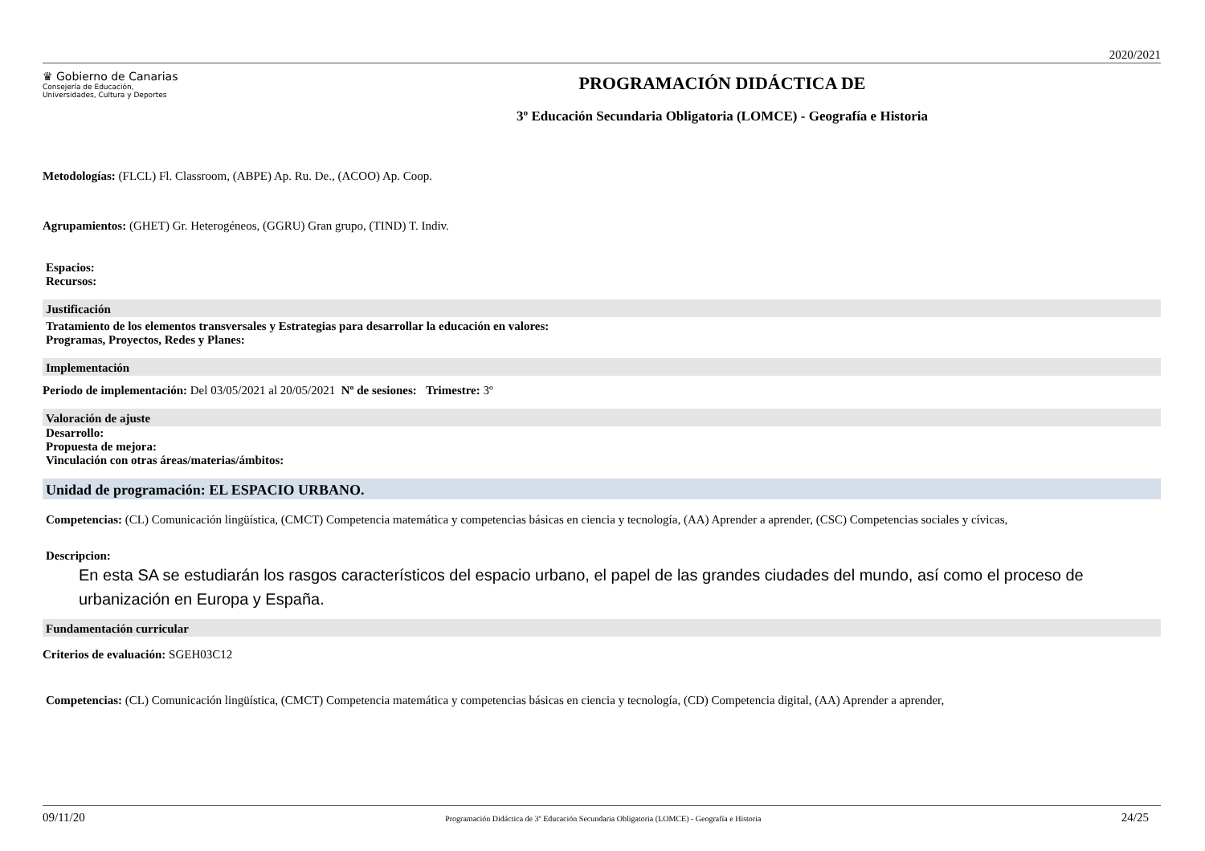2020/2021
♛ Gobierno de Canarias
Consejería de Educación,
Universidades, Cultura y Deportes
PROGRAMACIÓN DIDÁCTICA DE
3º Educación Secundaria Obligatoria (LOMCE) - Geografía e Historia
Metodologías: (FLCL) Fl. Classroom, (ABPE) Ap. Ru. De., (ACOO) Ap. Coop.
Agrupamientos: (GHET) Gr. Heterogéneos, (GGRU) Gran grupo, (TIND) T. Indiv.
Espacios:
Recursos:
Justificación
Tratamiento de los elementos transversales y Estrategias para desarrollar la educación en valores:
Programas, Proyectos, Redes y Planes:
Implementación
Periodo de implementación: Del 03/05/2021 al 20/05/2021 Nº de sesiones: Trimestre: 3º
Valoración de ajuste
Desarrollo:
Propuesta de mejora:
Vinculación con otras áreas/materias/ámbitos:
Unidad de programación: EL ESPACIO URBANO.
Competencias: (CL) Comunicación lingüística, (CMCT) Competencia matemática y competencias básicas en ciencia y tecnología, (AA) Aprender a aprender, (CSC) Competencias sociales y cívicas,
Descripcion:
En esta SA se estudiarán los rasgos característicos del espacio urbano, el papel de las grandes ciudades del mundo, así como el proceso de urbanización en Europa y España.
Fundamentación curricular
Criterios de evaluación: SGEH03C12
Competencias: (CL) Comunicación lingüística, (CMCT) Competencia matemática y competencias básicas en ciencia y tecnología, (CD) Competencia digital, (AA) Aprender a aprender,
09/11/20 Programación Didáctica de 3º Educación Secundaria Obligatoria (LOMCE) - Geografía e Historia 24/25